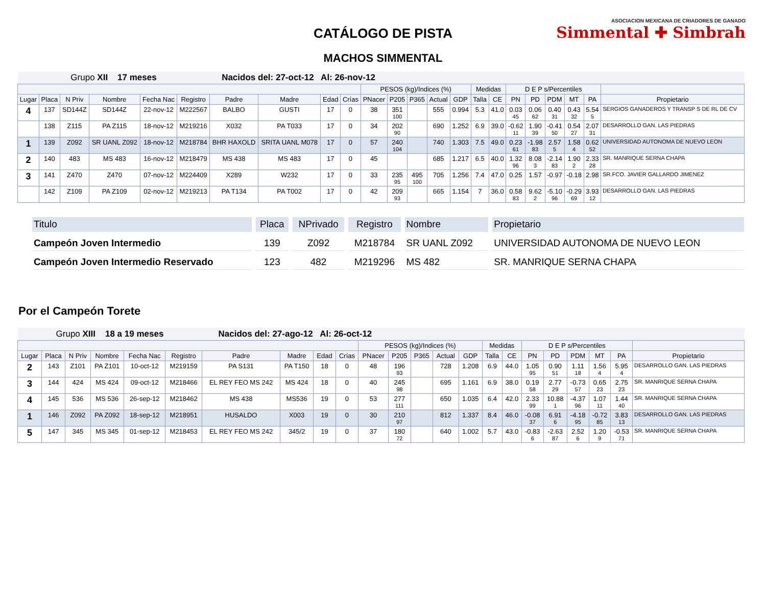CATÁLOGO DE PISTA
MACHOS SIMMENTAL
ASOCIACION MEXICANA DE CRIADORES DE GANADO
Simmental ✚ Simbrah
| Grupo XII 17 meses | | | | | | Nacidos del: 27-oct-12 Al: 26-nov-12 | | | | | | | | | | | | | | | | |
| | | | | | | | | | | PESOS (kg)/Indices (%) | | | | | Medidas | | D E P s/Percentiles | | | | | |
| Lugar | Placa | N Priv | Nombre | Fecha Nac | Registro | Padre | Madre | Edad | Crías | PNacer | P205 | P365 | Actual | GDP | Talla | CE | PN | PD | PDM | MT | PA | Propietario |
| 4 | 137 | SD144Z | SD144Z | 22-nov-12 | M222567 | BALBO | GUSTI | 17 | 0 | 38 | 351 100 | | 555 | 0.994 | 5.3 | 41.0 | 0.03 45 | 0.06 62 | 0.40 31 | 0.43 32 | 5.54 5 | SERGIOS GANADEROS Y TRANSP S DE RL DE CV |
| | 138 | Z115 | PA Z115 | 18-nov-12 | M219216 | X032 | PA T033 | 17 | 0 | 34 | 202 90 | | 690 | 1.252 | 6.9 | 39.0 | -0.62 11 | 1.90 39 | -0.41 50 | 0.54 27 | 2.07 31 | DESARROLLO GAN. LAS PIEDRAS |
| 1 | 139 | Z092 | SR UANL Z092 | 18-nov-12 | M218784 | BHR HAXOLD | SRITA UANL M078 | 17 | 0 | 57 | 240 104 | | 740 | 1.303 | 7.5 | 49.0 | 0.23 61 | -1.98 83 | 2.57 5 | 1.58 4 | 0.62 52 | UNIVERSIDAD AUTONOMA DE NUEVO LEON |
| 2 | 140 | 483 | MS 483 | 16-nov-12 | M218479 | MS 438 | MS 483 | 17 | 0 | 45 | | | 685 | 1.217 | 6.5 | 40.0 | 1.32 96 | 8.08 3 | -2.14 83 | 1.90 2 | 2.33 28 | SR. MANRIQUE SERNA CHAPA |
| 3 | 141 | Z470 | Z470 | 07-nov-12 | M224409 | X289 | W232 | 17 | 0 | 33 | 235 95 | 495 100 | 705 | 1.256 | 7.4 | 47.0 | 0.25 | 1.57 | -0.97 | -0.18 | 2.98 | SR.FCO. JAVIER GALLARDO JIMENEZ |
| | 142 | Z109 | PA Z109 | 02-nov-12 | M219213 | PA T134 | PA T002 | 17 | 0 | 42 | 209 93 | | 665 | 1.154 | 7 | 36.0 | 0.58 83 | 9.62 2 | -5.10 96 | -0.29 69 | 3.93 12 | DESARROLLO GAN. LAS PIEDRAS |
| Titulo | Placa | NPrivado | Registro | Nombre | Propietario |
| --- | --- | --- | --- | --- | --- |
| Campeón Joven Intermedio | 139 | Z092 | M218784 | SR UANL Z092 | UNIVERSIDAD AUTONOMA DE NUEVO LEON |
| Campeón Joven Intermedio Reservado | 123 | 482 | M219296 | MS 482 | SR. MANRIQUE SERNA CHAPA |
Por el Campeón Torete
| Grupo XIII 18 a 19 meses | | | | | | Nacidos del: 27-ago-12 Al: 26-oct-12 | | | | | | | | | | | | | | | | |
| | | | | | | | | | | PESOS (kg)/Indices (%) | | | | | Medidas | | D E P s/Percentiles | | | | | |
| Lugar | Placa | N Priv | Nombre | Fecha Nac | Registro | Padre | Madre | Edad | Crías | PNacer | P205 | P365 | Actual | GDP | Talla | CE | PN | PD | PDM | MT | PA | Propietario |
| 2 | 143 | Z101 | PA Z101 | 10-oct-12 | M219159 | PA S131 | PA T150 | 18 | 0 | 48 | 196 93 | | 728 | 1.208 | 6.9 | 44.0 | 1.05 95 | 0.90 51 | 1.11 18 | 1.56 4 | 5.95 4 | DESARROLLO GAN. LAS PIEDRAS |
| 3 | 144 | 424 | MS 424 | 09-oct-12 | M218466 | EL REY FEO MS 242 | MS 424 | 18 | 0 | 40 | 245 98 | | 695 | 1.161 | 6.9 | 38.0 | 0.19 58 | 2.77 29 | -0.73 57 | 0.65 23 | 2.75 23 | SR. MANRIQUE SERNA CHAPA |
| 4 | 145 | 536 | MS 536 | 26-sep-12 | M218462 | MS 438 | MS536 | 19 | 0 | 53 | 277 111 | | 650 | 1.035 | 6.4 | 42.0 | 2.33 99 | 10.88 1 | -4.37 96 | 1.07 11 | 1.44 40 | SR. MANRIQUE SERNA CHAPA |
| 1 | 146 | Z092 | PA Z092 | 18-sep-12 | M218951 | HUSALDO | X003 | 19 | 0 | 30 | 210 97 | | 812 | 1.337 | 8.4 | 46.0 | -0.08 37 | 6.91 6 | -4.18 95 | -0.72 85 | 3.83 13 | DESARROLLO GAN. LAS PIEDRAS |
| 5 | 147 | 345 | MS 345 | 01-sep-12 | M218453 | EL REY FEO MS 242 | 345/2 | 19 | 0 | 37 | 180 72 | | 640 | 1.002 | 5.7 | 43.0 | -0.83 6 | -2.63 87 | 2.52 6 | 1.20 9 | -0.53 71 | SR. MANRIQUE SERNA CHAPA |